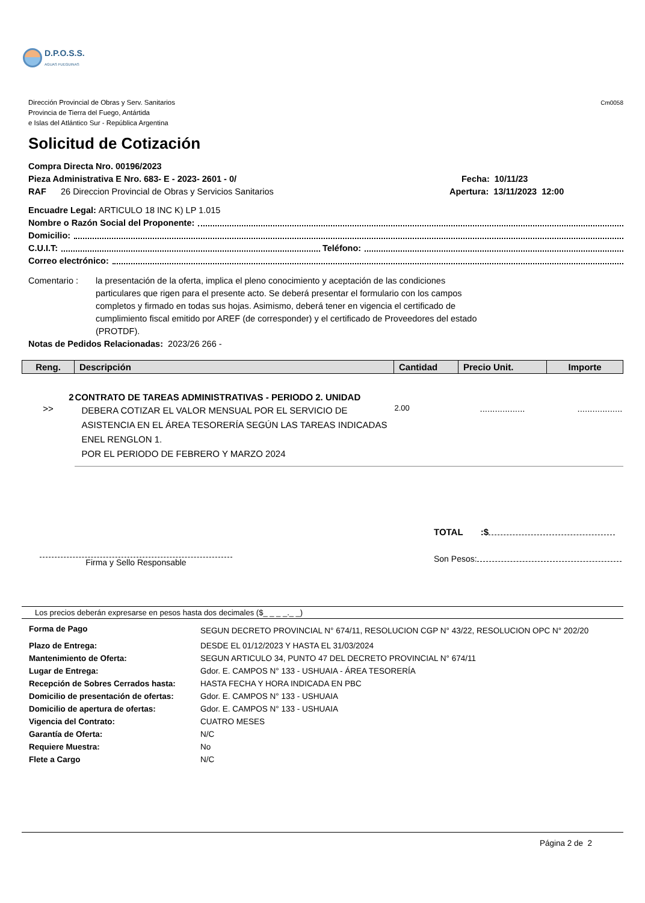D.P.O.S.S.
AGUAS FUEGUINAS
Dirección Provincial de Obras y Serv. Sanitarios
Provincia de Tierra del Fuego, Antártida
e Islas del Atlántico Sur - República Argentina
Cm0058
Solicitud de Cotización
Compra Directa Nro. 00196/2023
Pieza Administrativa E Nro. 683- E - 2023- 2601 - 0/ Fecha: 10/11/23
RAF 26 Direccion Provincial de Obras y Servicios Sanitarios Apertura: 13/11/2023 12:00
Encuadre Legal: ARTICULO 18 INC K) LP 1.015
Nombre o Razón Social del Proponente:
Domicilio:
C.U.I.T: Teléfono:
Correo electrónico:
Comentario : la presentación de la oferta, implica el pleno conocimiento y aceptación de las condiciones particulares que rigen para el presente acto. Se deberá presentar el formulario con los campos completos y firmado en todas sus hojas. Asimismo, deberá tener en vigencia el certificado de cumplimiento fiscal emitido por AREF (de corresponder) y el certificado de Proveedores del estado (PROTDF).
Notas de Pedidos Relacionadas: 2023/26 266 -
| Reng. | Descripción | Cantidad | Precio Unit. | Importe |
| --- | --- | --- | --- | --- |
| 2 | CONTRATO DE TAREAS ADMINISTRATIVAS - PERIODO 2. UNIDAD | | | |
| >> | DEBERA COTIZAR EL VALOR MENSUAL POR EL SERVICIO DE ASISTENCIA EN EL ÁREA TESORERÍA SEGÚN LAS TAREAS INDICADAS ENEL RENGLON 1. POR EL PERIODO DE FEBRERO Y MARZO 2024 | 2.00 | .................. | .................. |
Firma y Sello Responsable
TOTAL :$
Son Pesos:
Los precios deberán expresarse en pesos hasta dos decimales ($_ _ _ _._ _)
| Forma de Pago | SEGUN DECRETO PROVINCIAL N° 674/11, RESOLUCION CGP N° 43/22, RESOLUCION OPC N° 202/20 |
| Plazo de Entrega: | DESDE EL 01/12/2023 Y HASTA EL 31/03/2024 |
| Mantenimiento de Oferta: | SEGUN ARTICULO 34, PUNTO 47 DEL DECRETO PROVINCIAL N° 674/11 |
| Lugar de Entrega: | Gdor. E. CAMPOS N° 133 - USHUAIA - ÁREA TESORERÍA |
| Recepción de Sobres Cerrados hasta: | HASTA FECHA Y HORA INDICADA EN PBC |
| Domicilio de presentación de ofertas: | Gdor. E. CAMPOS N° 133 - USHUAIA |
| Domicilio de apertura de ofertas: | Gdor. E. CAMPOS N° 133 - USHUAIA |
| Vigencia del Contrato: | CUATRO MESES |
| Garantía de Oferta: | N/C |
| Requiere Muestra: | No |
| Flete a Cargo | N/C |
Página 2 de 2